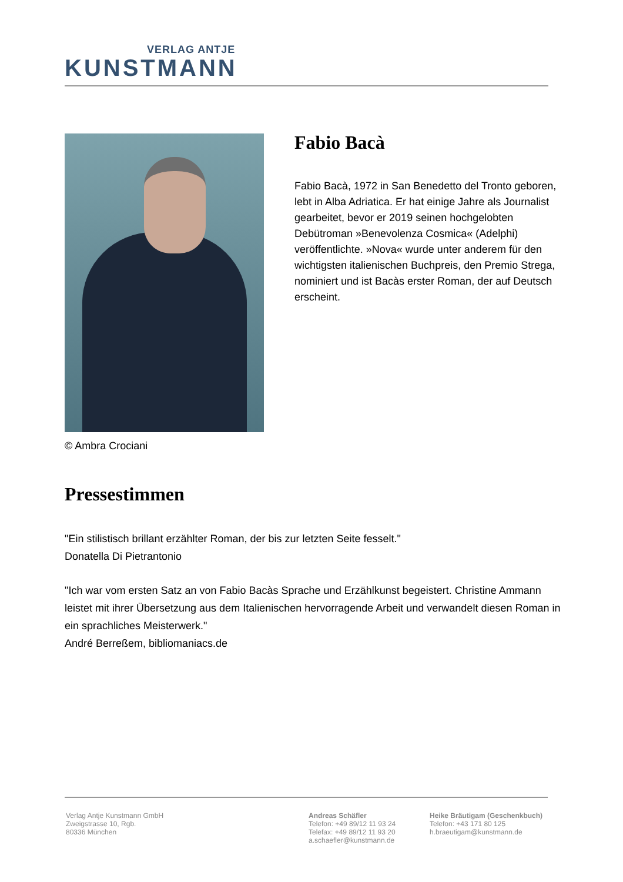VERLAG ANTJE
KUNSTMANN
© Ambra Crociani
Fabio Bacà
Fabio Bacà, 1972 in San Benedetto del Tronto geboren, lebt in Alba Adriatica. Er hat einige Jahre als Journalist gearbeitet, bevor er 2019 seinen hochgelobten Debütroman »Benevolenza Cosmica« (Adelphi) veröffentlichte. »Nova« wurde unter anderem für den wichtigsten italienischen Buchpreis, den Premio Strega, nominiert und ist Bacàs erster Roman, der auf Deutsch erscheint.
Pressestimmen
"Ein stilistisch brillant erzählter Roman, der bis zur letzten Seite fesselt."
Donatella Di Pietrantonio
"Ich war vom ersten Satz an von Fabio Bacàs Sprache und Erzählkunst begeistert. Christine Ammann leistet mit ihrer Übersetzung aus dem Italienischen hervorragende Arbeit und verwandelt diesen Roman in ein sprachliches Meisterwerk."
André Berreßem, bibliomaniacs.de
Verlag Antje Kunstmann GmbH
Zweigstrasse 10, Rgb.
80336 München
Andreas Schäfler
Telefon: +49 89/12 11 93 24
Telefax: +49 89/12 11 93 20
a.schaefler@kunstmann.de
Heike Bräutigam (Geschenkbuch)
Telefon: +43 171 80 125
h.braeutigam@kunstmann.de